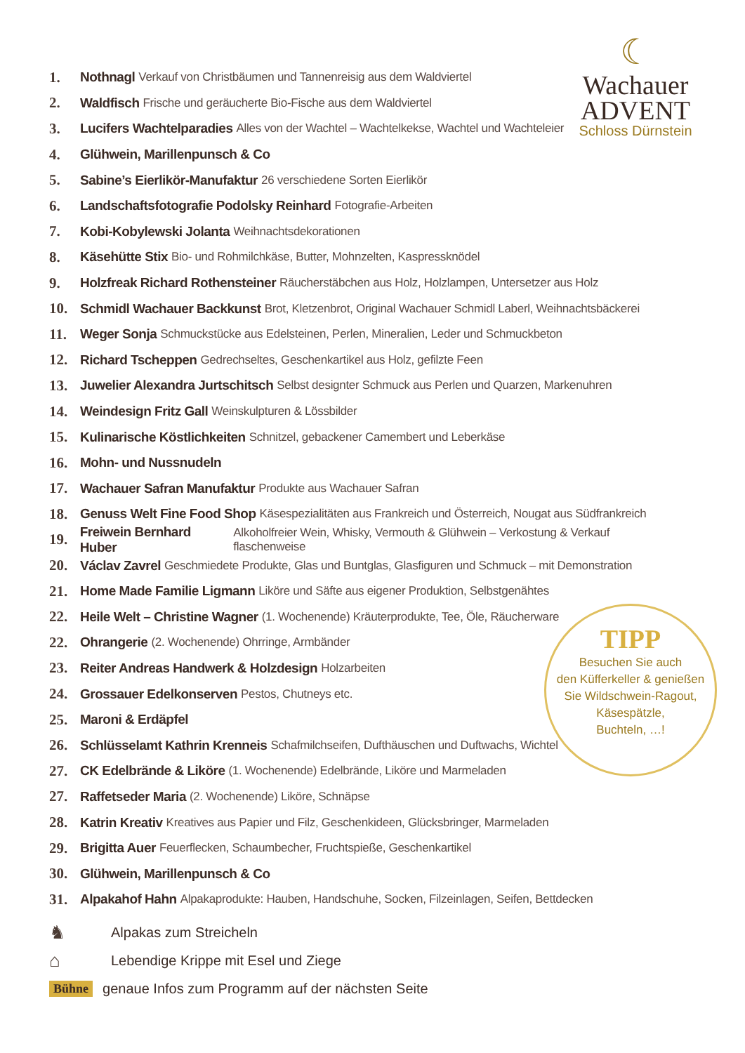☾
Wachauer
ADVENT
Schloss Dürnstein
1. Nothnagl Verkauf von Christbäumen und Tannenreisig aus dem Waldviertel
2. Waldfisch Frische und geräucherte Bio-Fische aus dem Waldviertel
3. Lucifers Wachtelparadies Alles von der Wachtel – Wachtelkekse, Wachtel und Wachteleier
4. Glühwein, Marillenpunsch & Co
5. Sabine’s Eierlikör-Manufaktur 26 verschiedene Sorten Eierlikör
6. Landschaftsfotografie Podolsky Reinhard Fotografie-Arbeiten
7. Kobi-Kobylewski Jolanta Weihnachtsdekorationen
8. Käsehütte Stix Bio- und Rohmilchkäse, Butter, Mohnzelten, Kaspressknödel
9. Holzfreak Richard Rothensteiner Räucherstäbchen aus Holz, Holzlampen, Untersetzer aus Holz
10. Schmidl Wachauer Backkunst Brot, Kletzenbrot, Original Wachauer Schmidl Laberl, Weihnachtsbäckerei
11. Weger Sonja Schmuckstücke aus Edelsteinen, Perlen, Mineralien, Leder und Schmuckbeton
12. Richard Tscheppen Gedrechseltes, Geschenkartikel aus Holz, gefilzte Feen
13. Juwelier Alexandra Jurtschitsch Selbst designter Schmuck aus Perlen und Quarzen, Markenuhren
14. Weindesign Fritz Gall Weinskulpturen & Lössbilder
15. Kulinarische Köstlichkeiten Schnitzel, gebackener Camembert und Leberkäse
16. Mohn- und Nussnudeln
17. Wachauer Safran Manufaktur Produkte aus Wachauer Safran
18. Genuss Welt Fine Food Shop Käsespezialitäten aus Frankreich und Österreich, Nougat aus Südfrankreich
19. Freiwein Bernhard Huber Alkoholfreier Wein, Whisky, Vermouth & Glühwein – Verkostung & Verkauf flaschenweise
20. Václav Zavrel Geschmiedete Produkte, Glas und Buntglas, Glasfiguren und Schmuck – mit Demonstration
21. Home Made Familie Ligmann Liköre und Säfte aus eigener Produktion, Selbstgenähtes
22. Heile Welt – Christine Wagner (1. Wochenende) Kräuterprodukte, Tee, Öle, Räucherware
22. Ohrangerie (2. Wochenende) Ohrringe, Armbänder
23. Reiter Andreas Handwerk & Holzdesign Holzarbeiten
24. Grossauer Edelkonserven Pestos, Chutneys etc.
25. Maroni & Erdäpfel
26. Schlüsselamt Kathrin Krenneis Schafmilchseifen, Dufthäuschen und Duftwachs, Wichtel
27. CK Edelbrände & Liköre (1. Wochenende) Edelbrände, Liköre und Marmeladen
27. Raffetseder Maria (2. Wochenende) Liköre, Schnäpse
28. Katrin Kreativ Kreatives aus Papier und Filz, Geschenkideen, Glücksbringer, Marmeladen
29. Brigitta Auer Feuerflecken, Schaumbecher, Fruchtspieße, Geschenkartikel
30. Glühwein, Marillenpunsch & Co
31. Alpakahof Hahn Alpakaprodukte: Hauben, Handschuhe, Socken, Filzeinlagen, Seifen, Bettdecken
TIPP
Besuchen Sie auch
den Küfferkeller & genießen
Sie Wildschwein-Ragout,
Käsespätzle,
Buchteln, …!
♞ Alpakas zum Streicheln
⌂ Lebendige Krippe mit Esel und Ziege
Bühne genaue Infos zum Programm auf der nächsten Seite